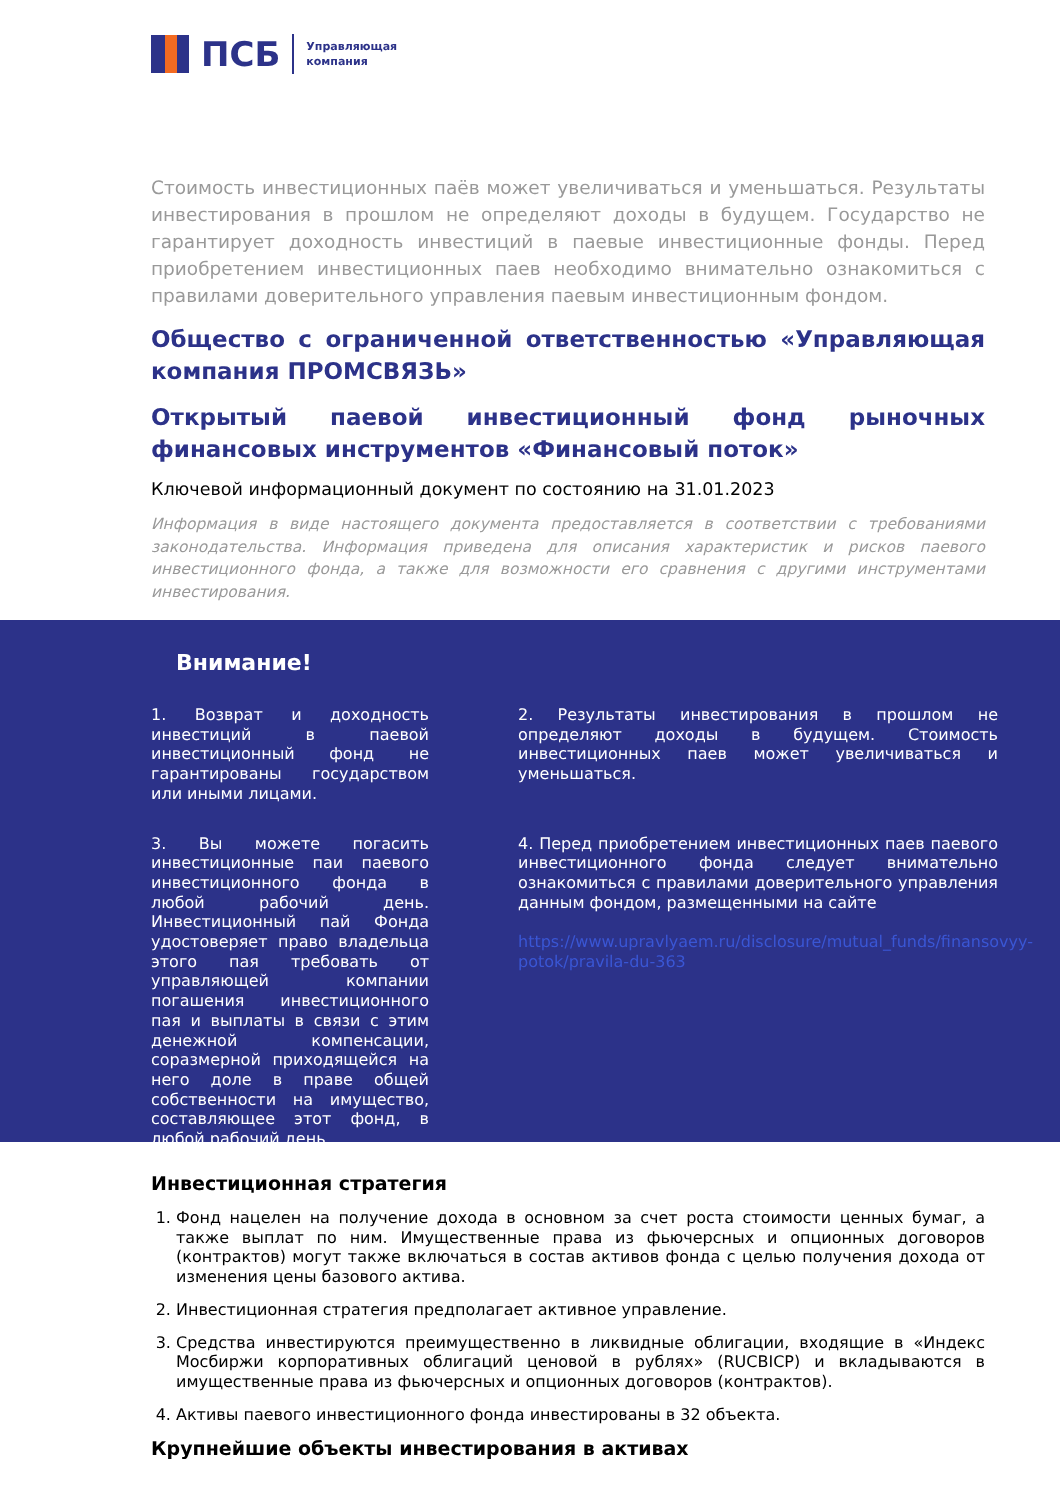ПСБ
Управляющая
компания
Стоимость инвестиционных паёв может увеличиваться и уменьшаться. Результаты инвестирования в прошлом не определяют доходы в будущем. Государство не гарантирует доходность инвестиций в паевые инвестиционные фонды. Перед приобретением инвестиционных паев необходимо внимательно ознакомиться с правилами доверительного управления паевым инвестиционным фондом.
Общество с ограниченной ответственностью «Управляющая компания ПРОМСВЯЗЬ»
Открытый паевой инвестиционный фонд рыночных финансовых инструментов «Финансовый поток»
Ключевой информационный документ по состоянию на 31.01.2023
Информация в виде настоящего документа предоставляется в соответствии с требованиями законодательства. Информация приведена для описания характеристик и рисков паевого инвестиционного фонда, а также для возможности его сравнения с другими инструментами инвестирования.
Внимание!
1. Возврат и доходность инвестиций в паевой инвестиционный фонд не гарантированы государством или иными лицами.
2. Результаты инвестирования в прошлом не определяют доходы в будущем. Стоимость инвестиционных паев может увеличиваться и уменьшаться.
3. Вы можете погасить инвестиционные паи паевого инвестиционного фонда в любой рабочий день. Инвестиционный пай Фонда удостоверяет право владельца этого пая требовать от управляющей компании погашения инвестиционного пая и выплаты в связи с этим денежной компенсации, соразмерной приходящейся на него доле в праве общей собственности на имущество, составляющее этот фонд, в любой рабочий день.
4. Перед приобретением инвестиционных паев паевого инвестиционного фонда следует внимательно ознакомиться с правилами доверительного управления данным фондом, размещенными на сайте
https://www.upravlyaem.ru/disclosure/mutual_funds/finansovyy-potok/pravila-du-363
Инвестиционная стратегия
1. Фонд нацелен на получение дохода в основном за счет роста стоимости ценных бумаг, а также выплат по ним. Имущественные права из фьючерсных и опционных договоров (контрактов) могут также включаться в состав активов фонда с целью получения дохода от изменения цены базового актива.
2. Инвестиционная стратегия предполагает активное управление.
3. Средства инвестируются преимущественно в ликвидные облигации, входящие в «Индекс Мосбиржи корпоративных облигаций ценовой в рублях» (RUCBICP) и вкладываются в имущественные права из фьючерсных и опционных договоров (контрактов).
4. Активы паевого инвестиционного фонда инвестированы в 32 объекта.
Крупнейшие объекты инвестирования в активах